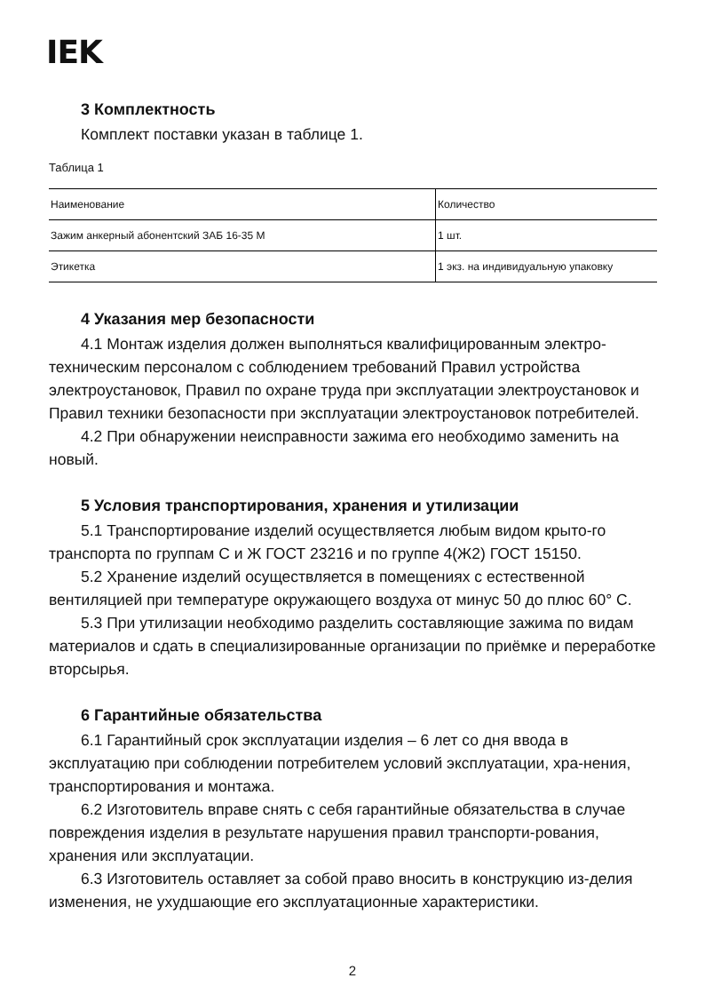IEK
3 Комплектность
Комплект поставки указан в таблице 1.
Таблица 1
| Наименование | Количество |
| Зажим анкерный абонентский ЗАБ 16-35 М | 1 шт. |
| Этикетка | 1 экз. на индивидуальную упаковку |
4 Указания мер безопасности
4.1 Монтаж изделия должен выполняться квалифицированным электро-техническим персоналом с соблюдением требований Правил устройства электроустановок, Правил по охране труда при эксплуатации электроустановок и Правил техники безопасности при эксплуатации электроустановок потребителей.
4.2 При обнаружении неисправности зажима его необходимо заменить на новый.
5 Условия транспортирования, хранения и утилизации
5.1 Транспортирование изделий осуществляется любым видом крыто-го транспорта по группам С и Ж ГОСТ 23216 и по группе 4(Ж2) ГОСТ 15150.
5.2 Хранение изделий осуществляется в помещениях с естественной вентиляцией при температуре окружающего воздуха от минус 50 до плюс 60° С.
5.3 При утилизации необходимо разделить составляющие зажима по видам материалов и сдать в специализированные организации по приёмке и переработке вторсырья.
6 Гарантийные обязательства
6.1 Гарантийный срок эксплуатации изделия – 6 лет со дня ввода в эксплуатацию при соблюдении потребителем условий эксплуатации, хра-нения, транспортирования и монтажа.
6.2 Изготовитель вправе снять с себя гарантийные обязательства в случае повреждения изделия в результате нарушения правил транспорти-рования, хранения или эксплуатации.
6.3 Изготовитель оставляет за собой право вносить в конструкцию из-делия изменения, не ухудшающие его эксплуатационные характеристики.
2